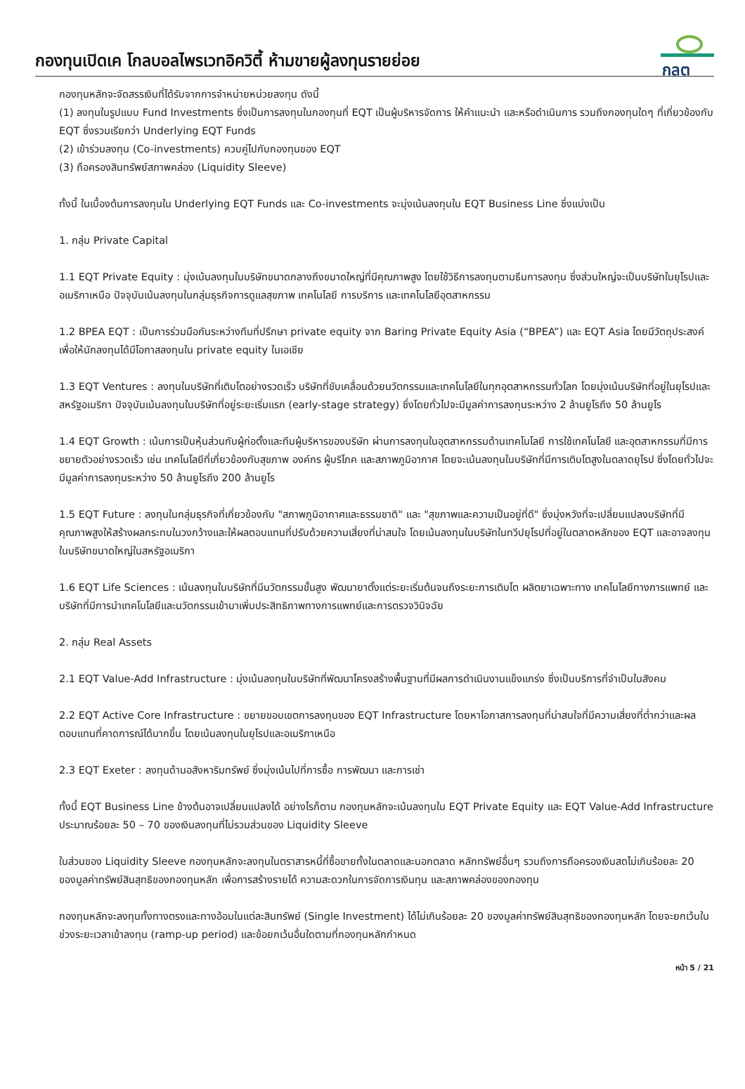กองทุนเปิดเค โกลบอลไพรเวทอิควิตี้ ห้ามขายผู้ลงทุนรายย่อย
กลต
กองทุนหลักจะจัดสรรเงินที่ได้รับจากการจำหน่ายหน่วยลงทุน ดังนี้
(1) ลงทุนในรูปแบบ Fund Investments ซึ่งเป็นการลงทุนในกองทุนที่ EQT เป็นผู้บริหารจัดการ ให้คำแนะนำ และหรือดำเนินการ รวมถึงกองทุนใดๆ ที่เกี่ยวข้องกับ EQT ซึ่งรวมเรียกว่า Underlying EQT Funds
(2) เข้าร่วมลงทุน (Co-investments) ควบคู่ไปกับกองทุนของ EQT
(3) ถือครองสินทรัพย์สภาพคล่อง (Liquidity Sleeve)
ทั้งนี้ ในเบื้องต้นการลงทุนใน Underlying EQT Funds และ Co-investments จะมุ่งเน้นลงทุนใน EQT Business Line ซึ่งแบ่งเป็น
1. กลุ่ม Private Capital
1.1 EQT Private Equity : มุ่งเน้นลงทุนในบริษัทขนาดกลางถึงขนาดใหญ่ที่มีคุณภาพสูง โดยใช้วิธีการลงทุนตามธีมการลงทุน ซึ่งส่วนใหญ่จะเป็นบริษัทในยุโรปและอเมริกาเหนือ ปัจจุบันเน้นลงทุนในกลุ่มธุรกิจการดูแลสุขภาพ เทคโนโลยี การบริการ และเทคโนโลยีอุตสาหกรรม
1.2 BPEA EQT : เป็นการร่วมมือกันระหว่างทีมที่ปรึกษา private equity จาก Baring Private Equity Asia (“BPEA”) และ EQT Asia โดยมีวัตถุประสงค์เพื่อให้นักลงทุนได้มีโอกาสลงทุนใน private equity ในเอเชีย
1.3 EQT Ventures : ลงทุนในบริษัทที่เติบโตอย่างรวดเร็ว บริษัทที่ขับเคลื่อนด้วยนวัตกรรมและเทคโนโลยีในทุกอุตสาหกรรมทั่วโลก โดยมุ่งเน้นบริษัทที่อยู่ในยุโรปและสหรัฐอเมริกา ปัจจุบันเน้นลงทุนในบริษัทที่อยู่ระยะเริ่มแรก (early-stage strategy) ซึ่งโดยทั่วไปจะมีมูลค่าการลงทุนระหว่าง 2 ล้านยูโรถึง 50 ล้านยูโร
1.4 EQT Growth : เน้นการเป็นหุ้นส่วนกับผู้ก่อตั้งและทีมผู้บริหารของบริษัท ผ่านการลงทุนในอุตสาหกรรมด้านเทคโนโลยี การใช้เทคโนโลยี และอุตสาหกรรมที่มีการขยายตัวอย่างรวดเร็ว เช่น เทคโนโลยีที่เกี่ยวข้องกับสุขภาพ องค์กร ผู้บริโภค และสภาพภูมิอากาศ โดยจะเน้นลงทุนในบริษัทที่มีการเติบโตสูงในตลาดยุโรป ซึ่งโดยทั่วไปจะมีมูลค่าการลงทุนระหว่าง 50 ล้านยูโรถึง 200 ล้านยูโร
1.5 EQT Future : ลงทุนในกลุ่มธุรกิจที่เกี่ยวข้องกับ "สภาพภูมิอากาศและธรรมชาติ" และ "สุขภาพและความเป็นอยู่ที่ดี" ซึ่งมุ่งหวังที่จะเปลี่ยนแปลงบริษัทที่มีคุณภาพสูงให้สร้างผลกระทบในวงกว้างและให้ผลตอบแทนที่ปรับด้วยความเสี่ยงที่น่าสนใจ โดยเน้นลงทุนในบริษัทในทวีปยุโรปที่อยู่ในตลาดหลักของ EQT และอาจลงทุนในบริษัทขนาดใหญ่ในสหรัฐอเมริกา
1.6 EQT Life Sciences : เน้นลงทุนในบริษัทที่มีนวัตกรรมขั้นสูง พัฒนายาตั้งแต่ระยะเริ่มต้นจนถึงระยะการเติบโต ผลิตยาเฉพาะทาง เทคโนโลยีทางการแพทย์ และบริษัทที่มีการนำเทคโนโลยีและนวัตกรรมเข้ามาเพิ่มประสิทธิภาพทางการแพทย์และการตรวจวินิจฉัย
2. กลุ่ม Real Assets
2.1 EQT Value-Add Infrastructure : มุ่งเน้นลงทุนในบริษัทที่พัฒนาโครงสร้างพื้นฐานที่มีผลการดำเนินงานแข็งแกร่ง ซึ่งเป็นบริการที่จำเป็นในสังคม
2.2 EQT Active Core Infrastructure : ขยายขอบเขตการลงทุนของ EQT Infrastructure โดยหาโอกาสการลงทุนที่น่าสนใจที่มีความเสี่ยงที่ต่ำกว่าและผลตอบแทนที่คาดการณ์ได้มากขึ้น โดยเน้นลงทุนในยุโรปและอเมริกาเหนือ
2.3 EQT Exeter : ลงทุนด้านอสังหาริมทรัพย์ ซึ่งมุ่งเน้นไปที่การซื้อ การพัฒนา และการเช่า
ทั้งนี้ EQT Business Line ข้างต้นอาจเปลี่ยนแปลงได้ อย่างไรก็ตาม กองทุนหลักจะเน้นลงทุนใน EQT Private Equity และ EQT Value-Add Infrastructure ประมาณร้อยละ 50 – 70 ของเงินลงทุนที่ไม่รวมส่วนของ Liquidity Sleeve
ในส่วนของ Liquidity Sleeve กองทุนหลักจะลงทุนในตราสารหนี้ที่ซื้อขายทั้งในตลาดและนอกตลาด หลักทรัพย์อื่นๆ รวมถึงการถือครองเงินสดไม่เกินร้อยละ 20 ของมูลค่าทรัพย์สินสุทธิของกองทุนหลัก เพื่อการสร้างรายได้ ความสะดวกในการจัดการเงินทุน และสภาพคล่องของกองทุน
กองทุนหลักจะลงทุนทั้งทางตรงและทางอ้อมในแต่ละสินทรัพย์ (Single Investment) ได้ไม่เกินร้อยละ 20 ของมูลค่าทรัพย์สินสุทธิของกองทุนหลัก โดยจะยกเว้นในช่วงระยะเวลาเข้าลงทุน (ramp-up period) และข้อยกเว้นอื่นใดตามที่กองทุนหลักกำหนด
หน้า 5 / 21